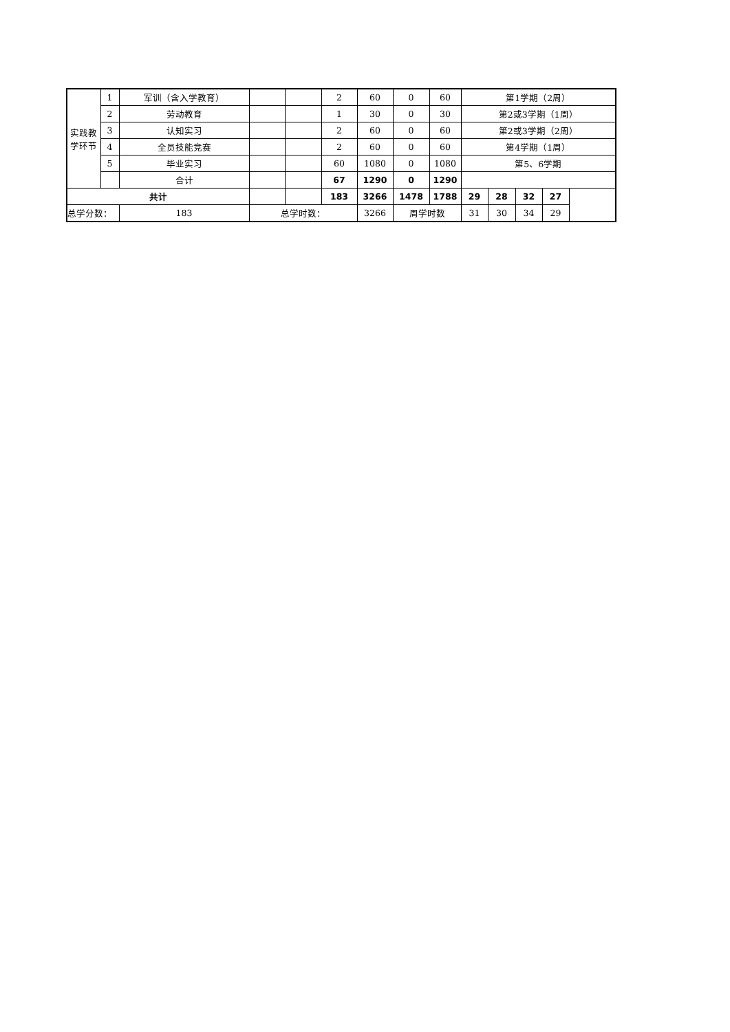| 实践教 学环节 | 1 | 军训（含入学教育） | | | 2 | 60 | 0 | 60 | 第1学期（2周） | | | | |
| | 2 | 劳动教育 | | | 1 | 30 | 0 | 30 | 第2或3学期（1周） | | | | |
| | 3 | 认知实习 | | | 2 | 60 | 0 | 60 | 第2或3学期（2周） | | | | |
| | 4 | 全员技能竞赛 | | | 2 | 60 | 0 | 60 | 第4学期（1周） | | | | |
| | 5 | 毕业实习 | | | 60 | 1080 | 0 | 1080 | 第5、6学期 | | | | |
| | | 合计 | | | 67 | 1290 | 0 | 1290 | | | | | |
| 共计 | | | | | 183 | 3266 | 1478 | 1788 | 29 | 28 | 32 | 27 | |
| 总学分数： | | 183 | 总学时数： | | | 3266 | 周学时数 | | 31 | 30 | 34 | 29 | |